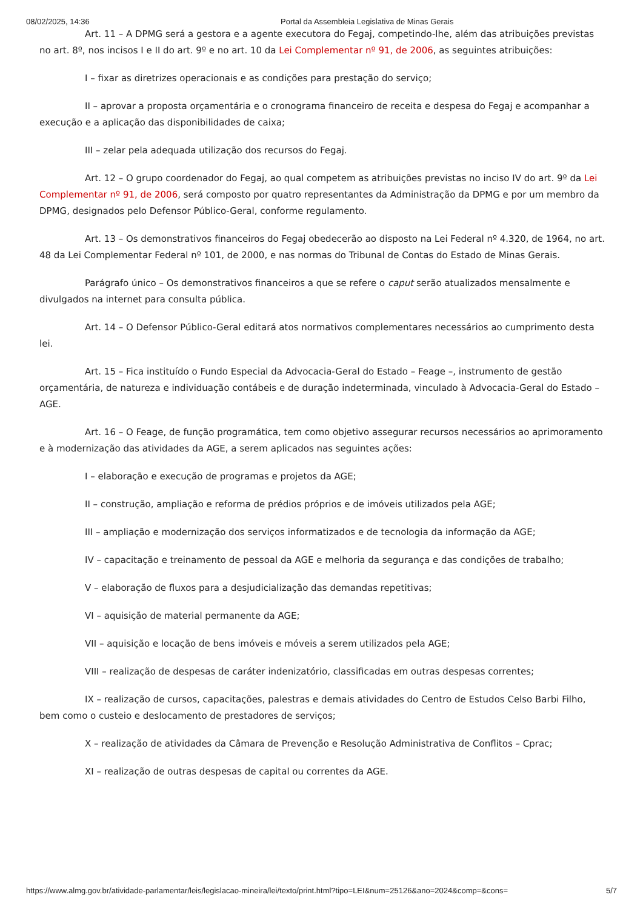08/02/2025, 14:36 Portal da Assembleia Legislativa de Minas Gerais
Art. 11 – A DPMG será a gestora e a agente executora do Fegaj, competindo-lhe, além das atribuições previstas no art. 8º, nos incisos I e II do art. 9º e no art. 10 da Lei Complementar nº 91, de 2006, as seguintes atribuições:
I – fixar as diretrizes operacionais e as condições para prestação do serviço;
II – aprovar a proposta orçamentária e o cronograma financeiro de receita e despesa do Fegaj e acompanhar a execução e a aplicação das disponibilidades de caixa;
III – zelar pela adequada utilização dos recursos do Fegaj.
Art. 12 – O grupo coordenador do Fegaj, ao qual competem as atribuições previstas no inciso IV do art. 9º da Lei Complementar nº 91, de 2006, será composto por quatro representantes da Administração da DPMG e por um membro da DPMG, designados pelo Defensor Público-Geral, conforme regulamento.
Art. 13 – Os demonstrativos financeiros do Fegaj obedecerão ao disposto na Lei Federal nº 4.320, de 1964, no art. 48 da Lei Complementar Federal nº 101, de 2000, e nas normas do Tribunal de Contas do Estado de Minas Gerais.
Parágrafo único – Os demonstrativos financeiros a que se refere o caput serão atualizados mensalmente e divulgados na internet para consulta pública.
Art. 14 – O Defensor Público-Geral editará atos normativos complementares necessários ao cumprimento desta lei.
Art. 15 – Fica instituído o Fundo Especial da Advocacia-Geral do Estado – Feage –, instrumento de gestão orçamentária, de natureza e individuação contábeis e de duração indeterminada, vinculado à Advocacia-Geral do Estado – AGE.
Art. 16 – O Feage, de função programática, tem como objetivo assegurar recursos necessários ao aprimoramento e à modernização das atividades da AGE, a serem aplicados nas seguintes ações:
I – elaboração e execução de programas e projetos da AGE;
II – construção, ampliação e reforma de prédios próprios e de imóveis utilizados pela AGE;
III – ampliação e modernização dos serviços informatizados e de tecnologia da informação da AGE;
IV – capacitação e treinamento de pessoal da AGE e melhoria da segurança e das condições de trabalho;
V – elaboração de fluxos para a desjudicialização das demandas repetitivas;
VI – aquisição de material permanente da AGE;
VII – aquisição e locação de bens imóveis e móveis a serem utilizados pela AGE;
VIII – realização de despesas de caráter indenizatório, classificadas em outras despesas correntes;
IX – realização de cursos, capacitações, palestras e demais atividades do Centro de Estudos Celso Barbi Filho, bem como o custeio e deslocamento de prestadores de serviços;
X – realização de atividades da Câmara de Prevenção e Resolução Administrativa de Conflitos – Cprac;
XI – realização de outras despesas de capital ou correntes da AGE.
https://www.almg.gov.br/atividade-parlamentar/leis/legislacao-mineira/lei/texto/print.html?tipo=LEI&num=25126&ano=2024&comp=&cons= 5/7